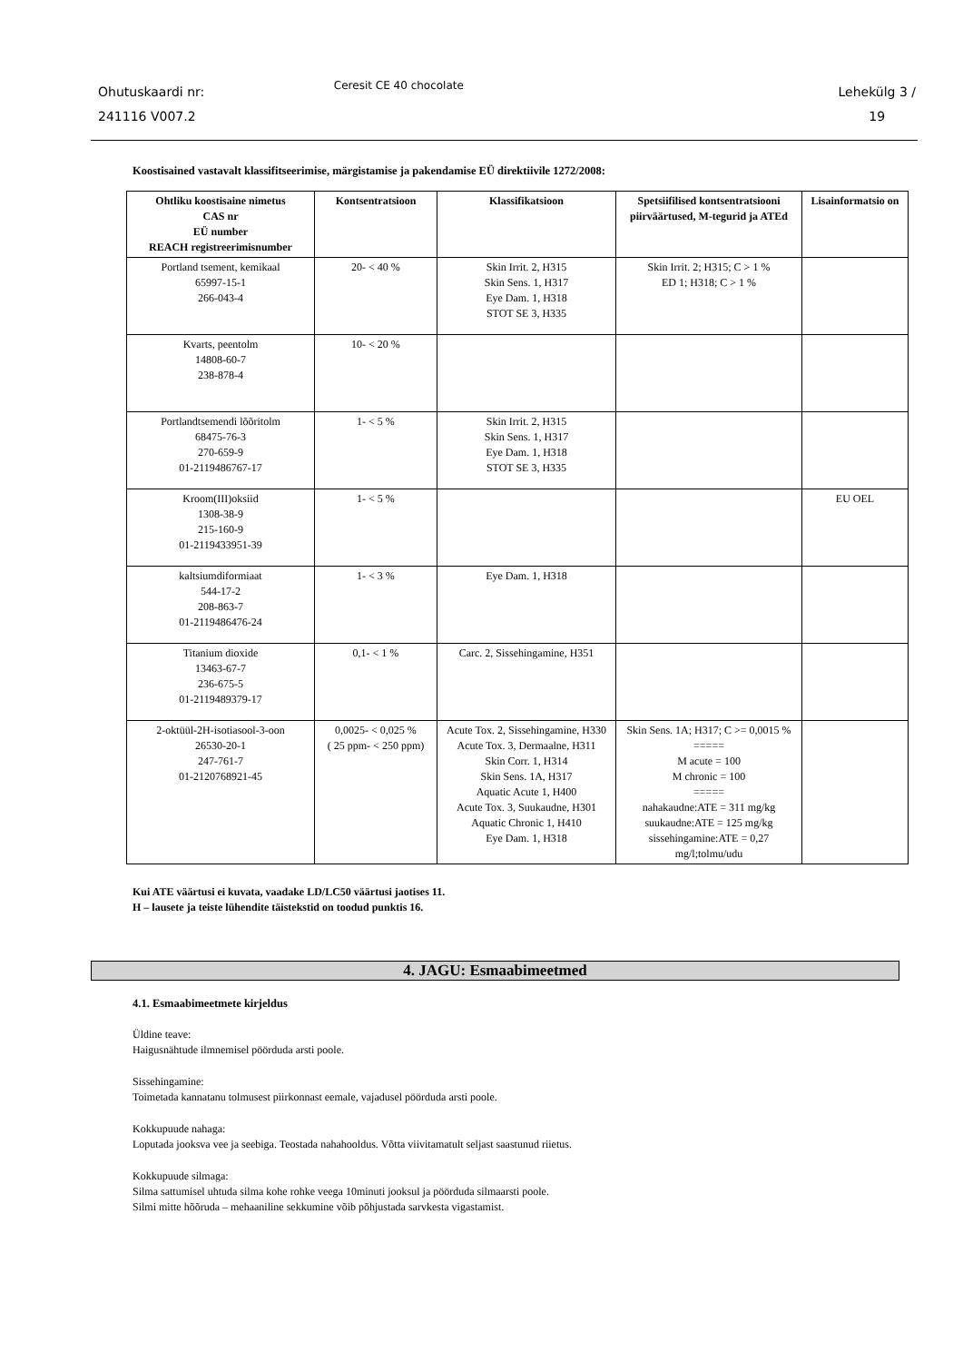Ohutuskaardi nr:
241116 V007.2
Ceresit CE 40 chocolate
Lehekülg 3 /
19
Koostisained vastavalt klassifitseerimise, märgistamise ja pakendamise EÜ direktiivile 1272/2008:
| Ohtliku koostisaine nimetus CAS nr EÜ number REACH registreerimisnumber | Kontsentratsioon | Klassifikatsioon | Spetsiifilised kontsentratsiooni piirväärtused, M-tegurid ja ATEd | Lisainformatsio on |
| --- | --- | --- | --- | --- |
| Portland tsement, kemikaal 65997-15-1 266-043-4 | 20- < 40 % | Skin Irrit. 2, H315 Skin Sens. 1, H317 Eye Dam. 1, H318 STOT SE 3, H335 | Skin Irrit. 2; H315; C > 1 % ED 1; H318; C > 1 % | |
| Kvarts, peentolm 14808-60-7 238-878-4 | 10- < 20 % | | | |
| Portlandtsemendi lõõritolm 68475-76-3 270-659-9 01-2119486767-17 | 1- < 5 % | Skin Irrit. 2, H315 Skin Sens. 1, H317 Eye Dam. 1, H318 STOT SE 3, H335 | | |
| Kroom(III)oksiid 1308-38-9 215-160-9 01-2119433951-39 | 1- < 5 % | | | EU OEL |
| kaltsiumdiformiaat 544-17-2 208-863-7 01-2119486476-24 | 1- < 3 % | Eye Dam. 1, H318 | | |
| Titanium dioxide 13463-67-7 236-675-5 01-2119489379-17 | 0,1- < 1 % | Carc. 2, Sissehingamine, H351 | | |
| 2-oktüül-2H-isotiasool-3-oon 26530-20-1 247-761-7 01-2120768921-45 | 0,0025- < 0,025 % ( 25 ppm- < 250 ppm) | Acute Tox. 2, Sissehingamine, H330 Acute Tox. 3, Dermaalne, H311 Skin Corr. 1, H314 Skin Sens. 1A, H317 Aquatic Acute 1, H400 Acute Tox. 3, Suukaudne, H301 Aquatic Chronic 1, H410 Eye Dam. 1, H318 | Skin Sens. 1A; H317; C >= 0,0015 % ===== M acute = 100 M chronic = 100 ===== nahakaudne:ATE = 311 mg/kg suukaudne:ATE = 125 mg/kg sissehingamine:ATE = 0,27 mg/l;tolmu/udu | |
Kui ATE väärtusi ei kuvata, vaadake LD/LC50 väärtusi jaotises 11.
H – lausete ja teiste lühendite täistekstid on toodud punktis 16.
4. JAGU: Esmaabimeetmed
4.1. Esmaabimeetmete kirjeldus
Üldine teave:
Haigusnähtude ilmnemisel pöörduda arsti poole.
Sissehingamine:
Toimetada kannatanu tolmusest piirkonnast eemale, vajadusel pöörduda arsti poole.
Kokkupuude nahaga:
Loputada jooksva vee ja seebiga. Teostada nahahooldus. Võtta viivitamatult seljast saastunud riietus.
Kokkupuude silmaga:
Silma sattumisel uhtuda silma kohe rohke veega 10minuti jooksul ja pöörduda silmaarsti poole.
Silmi mitte hõõruda – mehaaniline sekkumine võib põhjustada sarvkesta vigastamist.